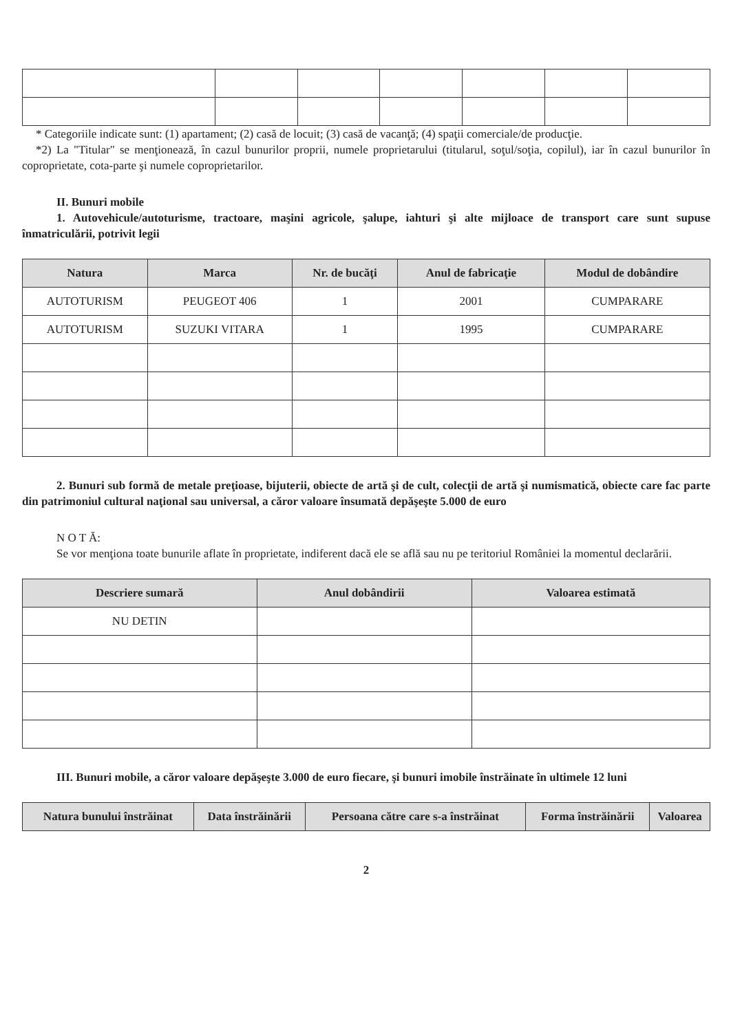* Categoriile indicate sunt: (1) apartament; (2) casă de locuit; (3) casă de vacanţă; (4) spaţii comerciale/de producţie.
*2) La "Titular" se menţionează, în cazul bunurilor proprii, numele proprietarului (titularul, soţul/soţia, copilul), iar în cazul bunurilor în coproprietate, cota-parte şi numele coproprietarilor.
II. Bunuri mobile
1. Autovehicule/autoturisme, tractoare, maşini agricole, şalupe, iahturi şi alte mijloace de transport care sunt supuse înmatriculării, potrivit legii
| Natura | Marca | Nr. de bucăţi | Anul de fabricaţie | Modul de dobândire |
| --- | --- | --- | --- | --- |
| AUTOTURISM | PEUGEOT 406 | 1 | 2001 | CUMPARARE |
| AUTOTURISM | SUZUKI VITARA | 1 | 1995 | CUMPARARE |
2. Bunuri sub formă de metale preţioase, bijuterii, obiecte de artă şi de cult, colecţii de artă şi numismatică, obiecte care fac parte din patrimoniul cultural naţional sau universal, a căror valoare însumată depăşeşte 5.000 de euro
N O T Ă:
Se vor menţiona toate bunurile aflate în proprietate, indiferent dacă ele se află sau nu pe teritoriul României la momentul declarării.
| Descriere sumară | Anul dobândirii | Valoarea estimată |
| --- | --- | --- |
| NU DETIN | | |
III. Bunuri mobile, a căror valoare depăşeşte 3.000 de euro fiecare, şi bunuri imobile înstrăinate în ultimele 12 luni
| Natura bunului înstrăinat | Data înstrăinării | Persoana către care s-a înstrăinat | Forma înstrăinării | Valoarea |
| --- | --- | --- | --- | --- |
2